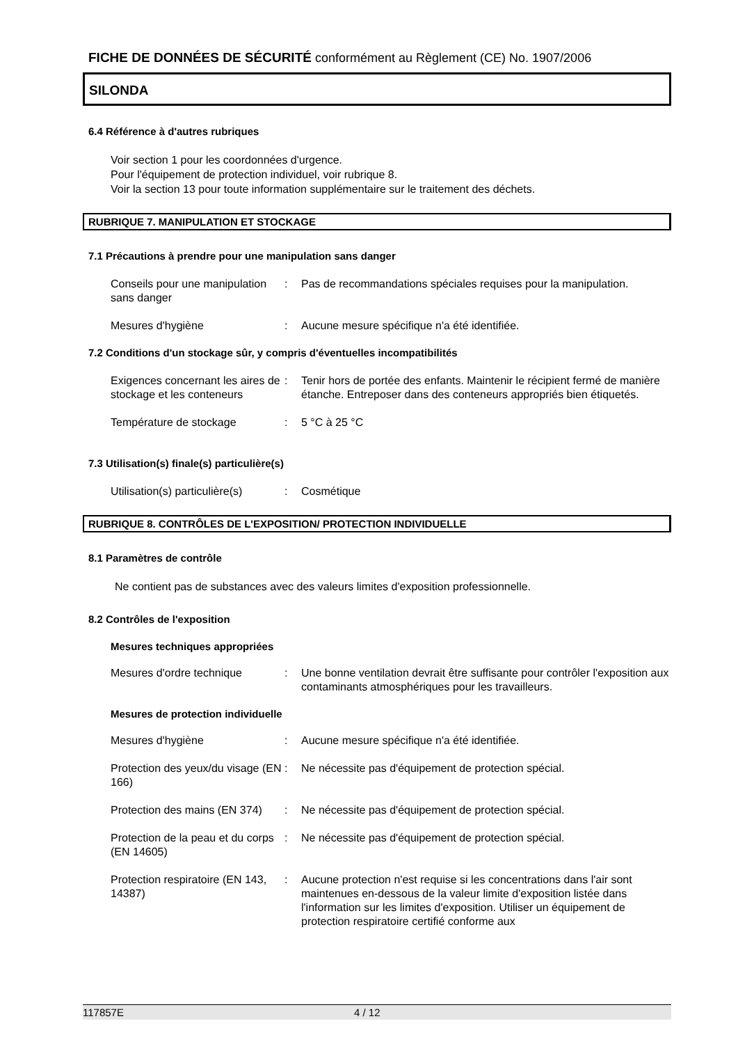FICHE DE DONNÉES DE SÉCURITÉ conformément au Règlement (CE) No. 1907/2006
SILONDA
6.4 Référence à d'autres rubriques
Voir section 1 pour les coordonnées d'urgence.
Pour l'équipement de protection individuel, voir rubrique 8.
Voir la section 13 pour toute information supplémentaire sur le traitement des déchets.
RUBRIQUE 7. MANIPULATION ET STOCKAGE
7.1 Précautions à prendre pour une manipulation sans danger
Conseils pour une manipulation sans danger
: Pas de recommandations spéciales requises pour la manipulation.
Mesures d'hygiène : Aucune mesure spécifique n'a été identifiée.
7.2 Conditions d'un stockage sûr, y compris d'éventuelles incompatibilités
Exigences concernant les aires de stockage et les conteneurs
: Tenir hors de portée des enfants. Maintenir le récipient fermé de manière étanche. Entreposer dans des conteneurs appropriés bien étiquetés.
Température de stockage : 5 °C à 25 °C
7.3 Utilisation(s) finale(s) particulière(s)
Utilisation(s) particulière(s)
: Cosmétique
RUBRIQUE 8. CONTRÔLES DE L'EXPOSITION/ PROTECTION INDIVIDUELLE
8.1 Paramètres de contrôle
Ne contient pas de substances avec des valeurs limites d'exposition professionnelle.
8.2 Contrôles de l'exposition
Mesures techniques appropriées
Mesures d'ordre technique : Une bonne ventilation devrait être suffisante pour contrôler l'exposition aux contaminants atmosphériques pour les travailleurs.
Mesures de protection individuelle
Mesures d'hygiène : Aucune mesure spécifique n'a été identifiée.
Protection des yeux/du visage (EN 166)
: Ne nécessite pas d'équipement de protection spécial.
Protection des mains (EN 374)
: Ne nécessite pas d'équipement de protection spécial.
Protection de la peau et du corps (EN 14605)
: Ne nécessite pas d'équipement de protection spécial.
Protection respiratoire (EN 143, 14387)
: Aucune protection n'est requise si les concentrations dans l'air sont maintenues en-dessous de la valeur limite d'exposition listée dans l'information sur les limites d'exposition. Utiliser un équipement de protection respiratoire certifié conforme aux
117857E 4 / 12